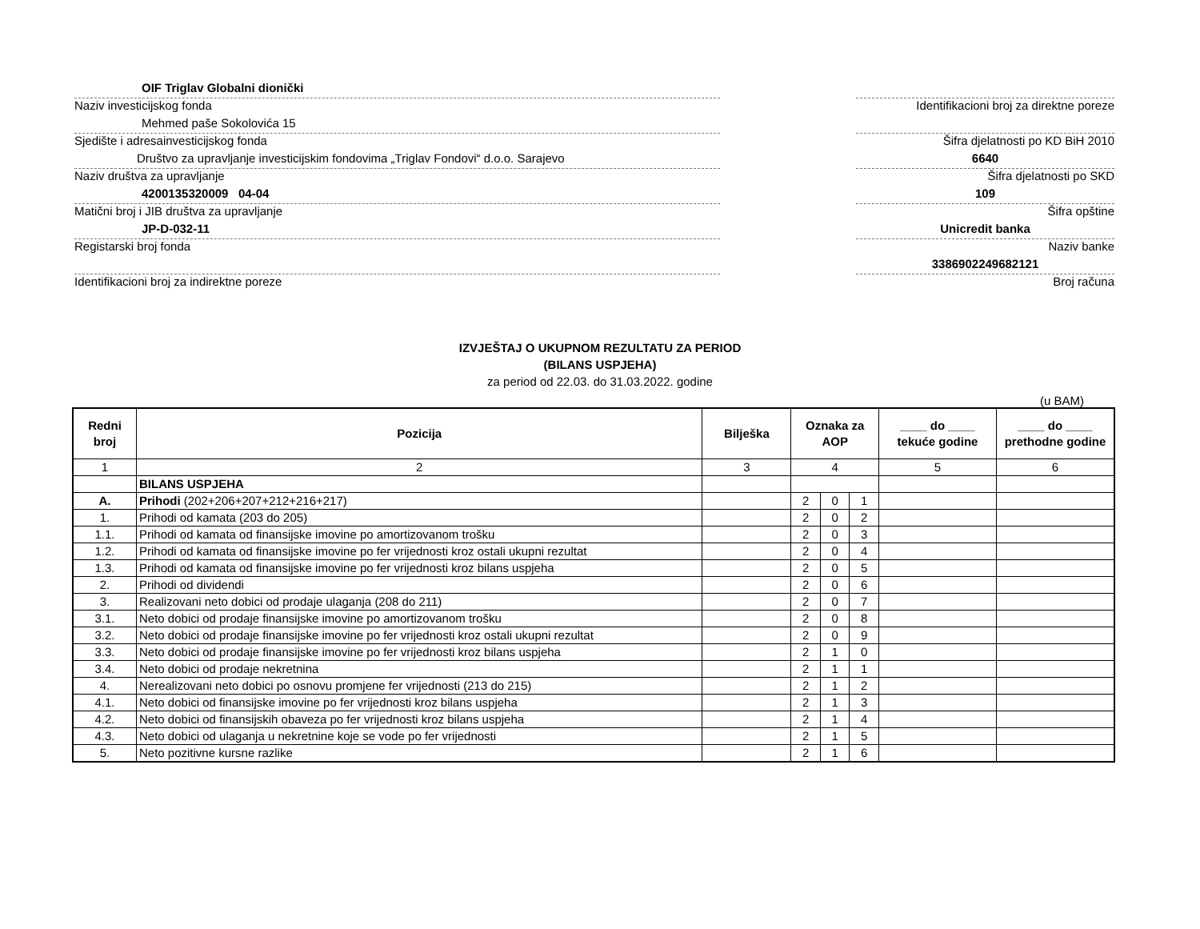OIF Triglav Globalni dionički
Naziv investicijskog fonda
Mehmed paše Sokolovića 15
Sjedište i adresainvesticijskog fonda
Društvo za upravljanje investicijskim fondovima „Triglav Fondovi“ d.o.o. Sarajevo
Naziv društva za upravljanje
4200135320009 04-04
Matični broj i JIB društva za upravljanje
JP-D-032-11
Registarski broj fonda
Identifikacioni broj za indirektne poreze
Identifikacioni broj za direktne poreze
Šifra djelatnosti po KD BiH 2010
6640
Šifra djelatnosti po SKD
109
Šifra opštine
Unicredit banka
Naziv banke
3386902249682121
Broj računa
IZVJEŠTAJ O UKUPNOM REZULTATU ZA PERIOD
(BILANS USPJEHA)
za period od 22.03. do 31.03.2022. godine
(u BAM)
| Redni broj | Pozicija | Bilješka | Oznaka za AOP | | | ____ do ____ tekuće godine | ____ do ____ prethodne godine |
| --- | --- | --- | --- | --- | --- | --- | --- |
| 1 | 2 | 3 | 4 | | | 5 | 6 |
| | BILANS USPJEHA | | | | | | |
| A. | Prihodi (202+206+207+212+216+217) | | 2 | 0 | 1 | | |
| 1. | Prihodi od kamata (203 do 205) | | 2 | 0 | 2 | | |
| 1.1. | Prihodi od kamata od finansijske imovine po amortizovanom trošku | | 2 | 0 | 3 | | |
| 1.2. | Prihodi od kamata od finansijske imovine po fer vrijednosti kroz ostali ukupni rezultat | | 2 | 0 | 4 | | |
| 1.3. | Prihodi od kamata od finansijske imovine po fer vrijednosti kroz bilans uspjeha | | 2 | 0 | 5 | | |
| 2. | Prihodi od dividendi | | 2 | 0 | 6 | | |
| 3. | Realizovani neto dobici od prodaje ulaganja (208 do 211) | | 2 | 0 | 7 | | |
| 3.1. | Neto dobici od prodaje finansijske imovine po amortizovanom trošku | | 2 | 0 | 8 | | |
| 3.2. | Neto dobici od prodaje finansijske imovine po fer vrijednosti kroz ostali ukupni rezultat | | 2 | 0 | 9 | | |
| 3.3. | Neto dobici od prodaje finansijske imovine po fer vrijednosti kroz bilans uspjeha | | 2 | 1 | 0 | | |
| 3.4. | Neto dobici od prodaje nekretnina | | 2 | 1 | 1 | | |
| 4. | Nerealizovani neto dobici po osnovu promjene fer vrijednosti (213 do 215) | | 2 | 1 | 2 | | |
| 4.1. | Neto dobici od finansijske imovine po fer vrijednosti kroz bilans uspjeha | | 2 | 1 | 3 | | |
| 4.2. | Neto dobici od finansijskih obaveza po fer vrijednosti kroz bilans uspjeha | | 2 | 1 | 4 | | |
| 4.3. | Neto dobici od ulaganja u nekretnine koje se vode po fer vrijednosti | | 2 | 1 | 5 | | |
| 5. | Neto pozitivne kursne razlike | | 2 | 1 | 6 | | |